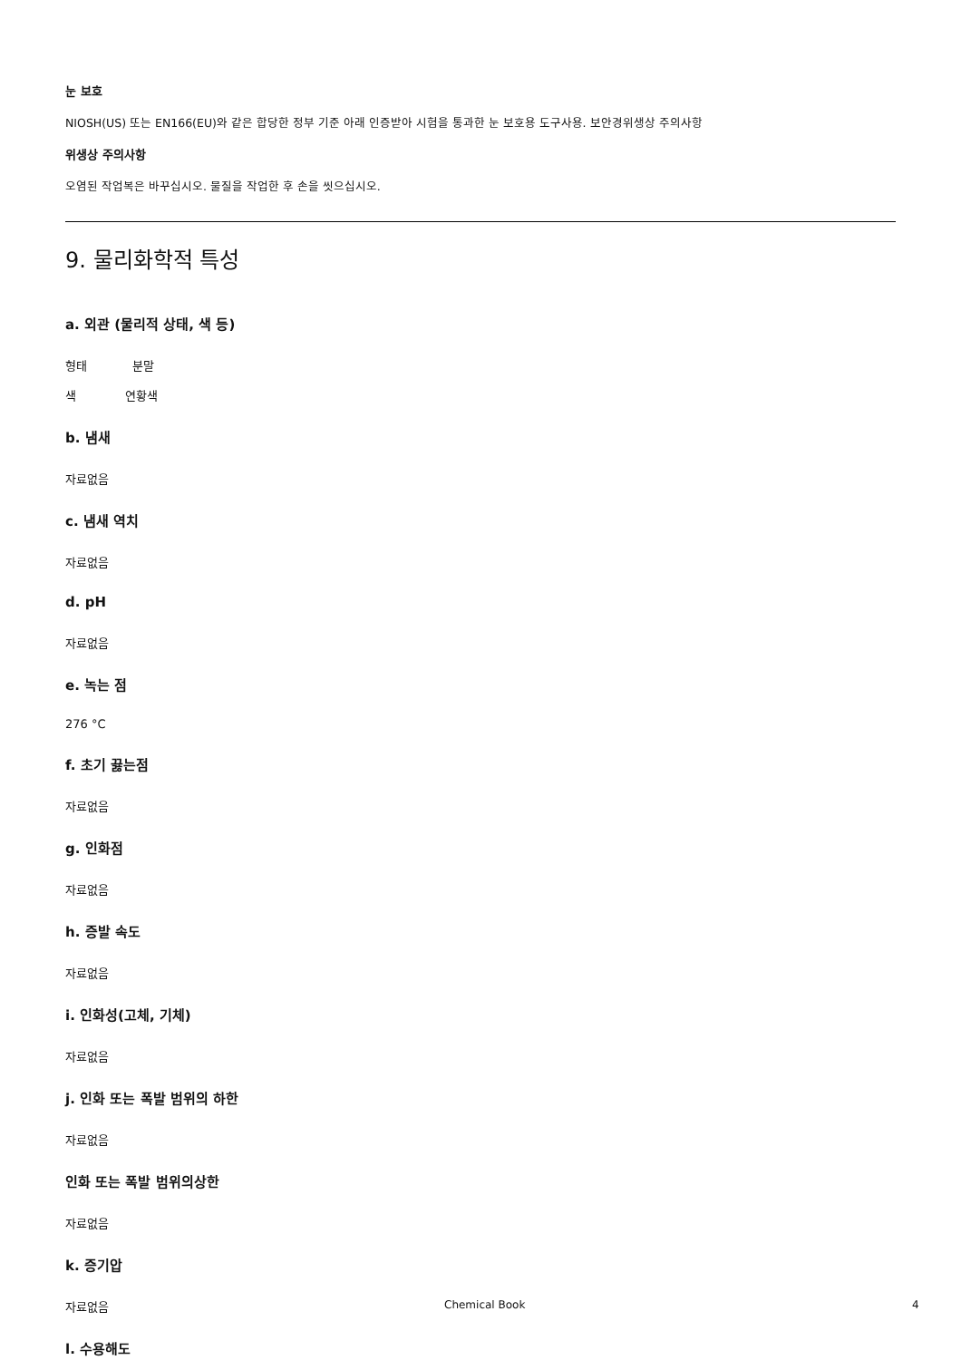눈 보호
NIOSH(US) 또는 EN166(EU)와 같은 합당한 정부 기준 아래 인증받아 시험을 통과한 눈 보호용 도구사용. 보안경위생상 주의사항
위생상 주의사항
오염된 작업복은 바꾸십시오. 물질을 작업한 후 손을 씻으십시오.
9. 물리화학적 특성
a. 외관 (물리적 상태, 색 등)
형태 분말
색 연황색
b. 냄새
자료없음
c. 냄새 역치
자료없음
d. pH
자료없음
e. 녹는 점
276 °C
f. 초기 끓는점
자료없음
g. 인화점
자료없음
h. 증발 속도
자료없음
i. 인화성(고체, 기체)
자료없음
j. 인화 또는 폭발 범위의 하한
자료없음
인화 또는 폭발 범위의상한
자료없음
k. 증기압
자료없음
l. 수용해도
Chemical Book 4